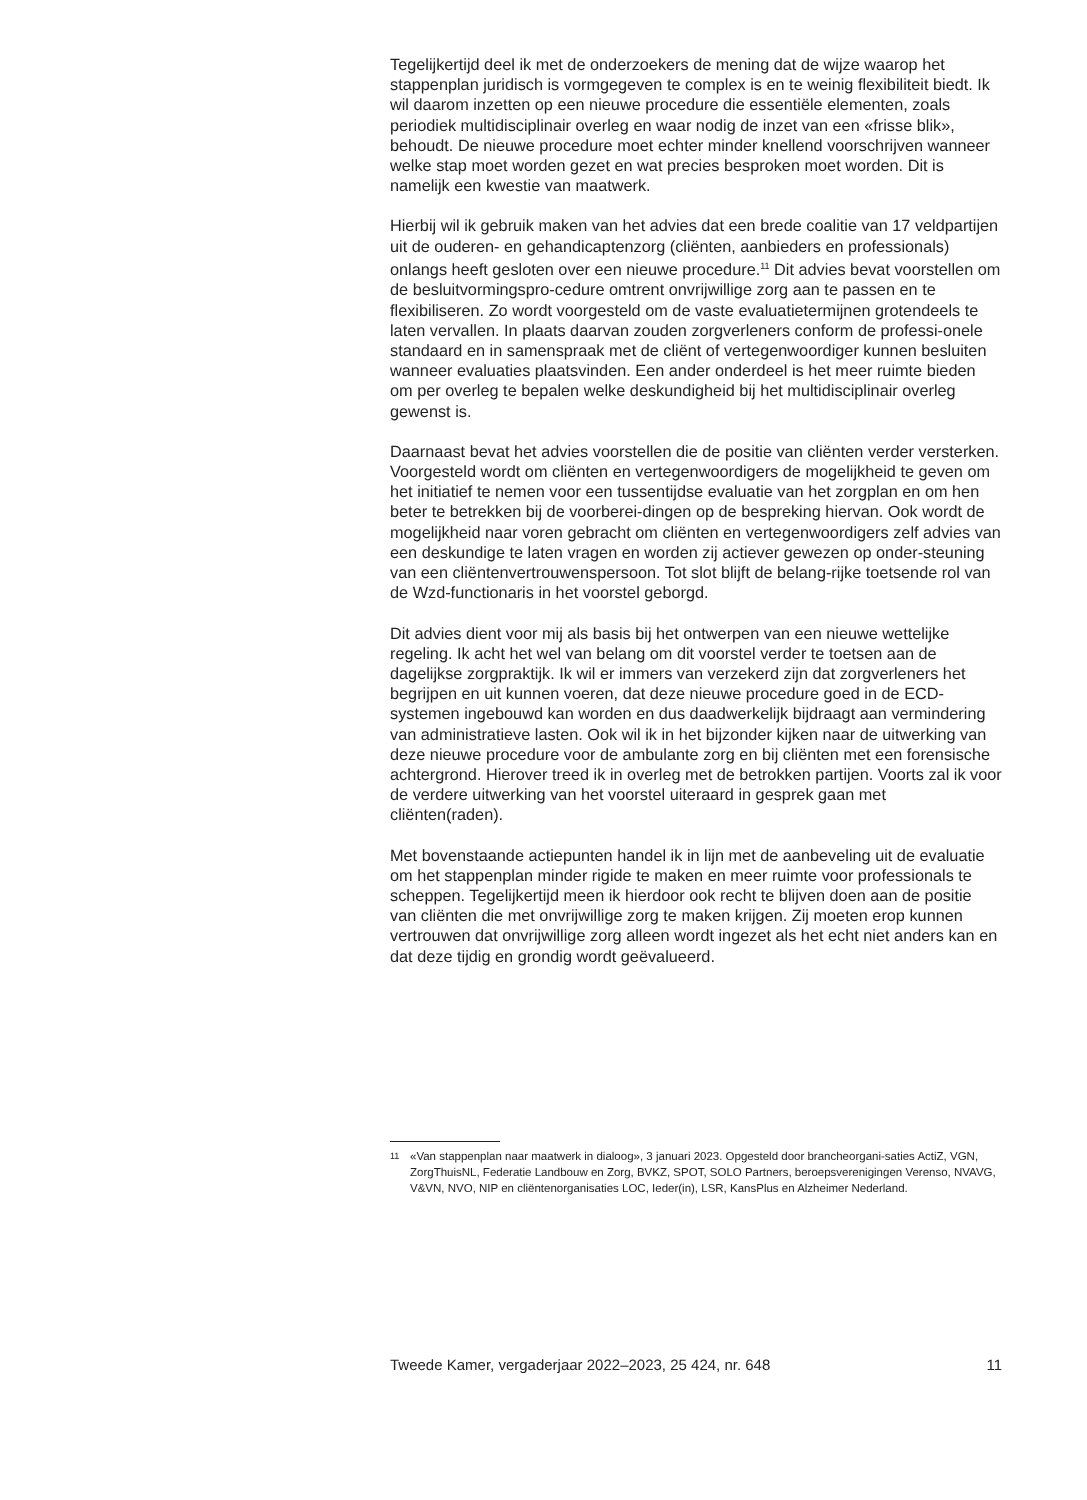Tegelijkertijd deel ik met de onderzoekers de mening dat de wijze waarop het stappenplan juridisch is vormgegeven te complex is en te weinig flexibiliteit biedt. Ik wil daarom inzetten op een nieuwe procedure die essentiële elementen, zoals periodiek multidisciplinair overleg en waar nodig de inzet van een «frisse blik», behoudt. De nieuwe procedure moet echter minder knellend voorschrijven wanneer welke stap moet worden gezet en wat precies besproken moet worden. Dit is namelijk een kwestie van maatwerk.
Hierbij wil ik gebruik maken van het advies dat een brede coalitie van 17 veldpartijen uit de ouderen- en gehandicaptenzorg (cliënten, aanbieders en professionals) onlangs heeft gesloten over een nieuwe procedure.<sup>11</sup> Dit advies bevat voorstellen om de besluitvormingspro-cedure omtrent onvrijwillige zorg aan te passen en te flexibiliseren. Zo wordt voorgesteld om de vaste evaluatietermijnen grotendeels te laten vervallen. In plaats daarvan zouden zorgverleners conform de professi-onele standaard en in samenspraak met de cliënt of vertegenwoordiger kunnen besluiten wanneer evaluaties plaatsvinden. Een ander onderdeel is het meer ruimte bieden om per overleg te bepalen welke deskundigheid bij het multidisciplinair overleg gewenst is.
Daarnaast bevat het advies voorstellen die de positie van cliënten verder versterken. Voorgesteld wordt om cliënten en vertegenwoordigers de mogelijkheid te geven om het initiatief te nemen voor een tussentijdse evaluatie van het zorgplan en om hen beter te betrekken bij de voorberei-dingen op de bespreking hiervan. Ook wordt de mogelijkheid naar voren gebracht om cliënten en vertegenwoordigers zelf advies van een deskundige te laten vragen en worden zij actiever gewezen op onder-steuning van een cliëntenvertrouwenspersoon. Tot slot blijft de belang-rijke toetsende rol van de Wzd-functionaris in het voorstel geborgd.
Dit advies dient voor mij als basis bij het ontwerpen van een nieuwe wettelijke regeling. Ik acht het wel van belang om dit voorstel verder te toetsen aan de dagelijkse zorgpraktijk. Ik wil er immers van verzekerd zijn dat zorgverleners het begrijpen en uit kunnen voeren, dat deze nieuwe procedure goed in de ECD-systemen ingebouwd kan worden en dus daadwerkelijk bijdraagt aan vermindering van administratieve lasten. Ook wil ik in het bijzonder kijken naar de uitwerking van deze nieuwe procedure voor de ambulante zorg en bij cliënten met een forensische achtergrond. Hierover treed ik in overleg met de betrokken partijen. Voorts zal ik voor de verdere uitwerking van het voorstel uiteraard in gesprek gaan met cliënten(raden).
Met bovenstaande actiepunten handel ik in lijn met de aanbeveling uit de evaluatie om het stappenplan minder rigide te maken en meer ruimte voor professionals te scheppen. Tegelijkertijd meen ik hierdoor ook recht te blijven doen aan de positie van cliënten die met onvrijwillige zorg te maken krijgen. Zij moeten erop kunnen vertrouwen dat onvrijwillige zorg alleen wordt ingezet als het echt niet anders kan en dat deze tijdig en grondig wordt geëvalueerd.
<sup>11</sup> «Van stappenplan naar maatwerk in dialoog», 3 januari 2023. Opgesteld door brancheorgani-saties ActiZ, VGN, ZorgThuisNL, Federatie Landbouw en Zorg, BVKZ, SPOT, SOLO Partners, beroepsverenigingen Verenso, NVAVG, V&VN, NVO, NIP en cliëntenorganisaties LOC, Ieder(in), LSR, KansPlus en Alzheimer Nederland.
Tweede Kamer, vergaderjaar 2022–2023, 25 424, nr. 648 11